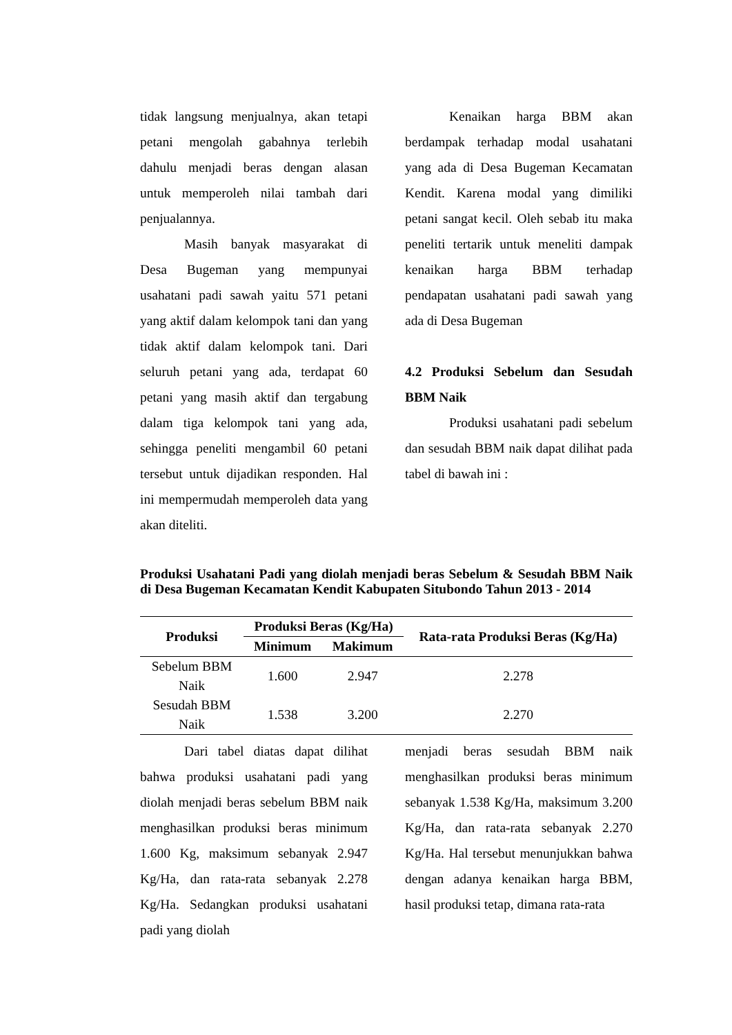tidak langsung menjualnya, akan tetapi petani mengolah gabahnya terlebih dahulu menjadi beras dengan alasan untuk memperoleh nilai tambah dari penjualannya.
Masih banyak masyarakat di Desa Bugeman yang mempunyai usahatani padi sawah yaitu 571 petani yang aktif dalam kelompok tani dan yang tidak aktif dalam kelompok tani. Dari seluruh petani yang ada, terdapat 60 petani yang masih aktif dan tergabung dalam tiga kelompok tani yang ada, sehingga peneliti mengambil 60 petani tersebut untuk dijadikan responden. Hal ini mempermudah memperoleh data yang akan diteliti.
Kenaikan harga BBM akan berdampak terhadap modal usahatani yang ada di Desa Bugeman Kecamatan Kendit. Karena modal yang dimiliki petani sangat kecil. Oleh sebab itu maka peneliti tertarik untuk meneliti dampak kenaikan harga BBM terhadap pendapatan usahatani padi sawah yang ada di Desa Bugeman
4.2 Produksi Sebelum dan Sesudah BBM Naik
Produksi usahatani padi sebelum dan sesudah BBM naik dapat dilihat pada tabel di bawah ini :
Produksi Usahatani Padi yang diolah menjadi beras Sebelum & Sesudah BBM Naik di Desa Bugeman Kecamatan Kendit Kabupaten Situbondo Tahun 2013 - 2014
| Produksi | Produksi Beras (Kg/Ha) | | Rata-rata Produksi Beras (Kg/Ha) |
| --- | --- | --- | --- |
| | Minimum | Makimum | |
| Sebelum BBM Naik | 1.600 | 2.947 | 2.278 |
| Sesudah BBM Naik | 1.538 | 3.200 | 2.270 |
Dari tabel diatas dapat dilihat bahwa produksi usahatani padi yang diolah menjadi beras sebelum BBM naik menghasilkan produksi beras minimum 1.600 Kg, maksimum sebanyak 2.947 Kg/Ha, dan rata-rata sebanyak 2.278 Kg/Ha. Sedangkan produksi usahatani padi yang diolah
menjadi beras sesudah BBM naik menghasilkan produksi beras minimum sebanyak 1.538 Kg/Ha, maksimum 3.200 Kg/Ha, dan rata-rata sebanyak 2.270 Kg/Ha. Hal tersebut menunjukkan bahwa dengan adanya kenaikan harga BBM, hasil produksi tetap, dimana rata-rata